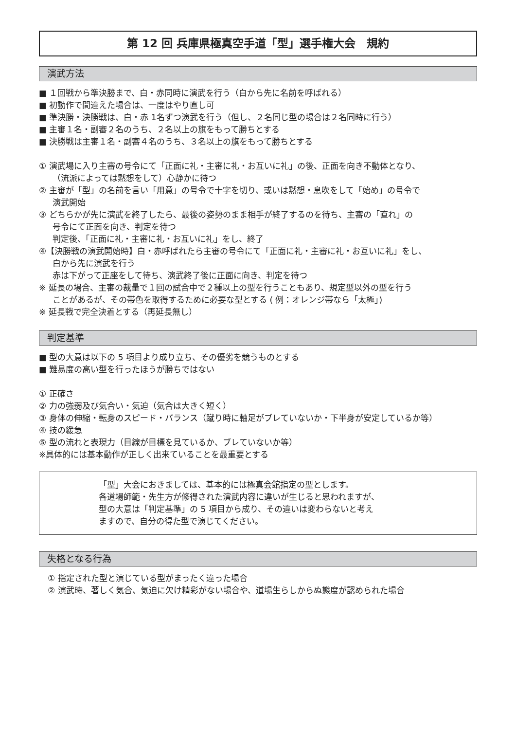第 12 回 兵庫県極真空手道「型」選手権大会　規約
演武方法
■ １回戦から準決勝まで、白・赤同時に演武を行う（白から先に名前を呼ばれる）
■ 初動作で間違えた場合は、一度はやり直し可
■ 準決勝・決勝戦は、白・赤 1名ずつ演武を行う（但し、２名同じ型の場合は２名同時に行う）
■ 主審１名・副審２名のうち、２名以上の旗をもって勝ちとする
■ 決勝戦は主審１名・副審４名のうち、３名以上の旗をもって勝ちとする
① 演武場に入り主審の号令にて「正面に礼・主審に礼・お互いに礼」の後、正面を向き不動体となり、
（流派によっては黙想をして）心静かに待つ
② 主審が「型」の名前を言い「用意」の号令で十字を切り、或いは黙想・息吹をして「始め」の号令で
演武開始
③ どちらかが先に演武を終了したら、最後の姿勢のまま相手が終了するのを待ち、主審の「直れ」の
号令にて正面を向き、判定を待つ
判定後、「正面に礼・主審に礼・お互いに礼」をし、終了
④【決勝戦の演武開始時】白・赤呼ばれたら主審の号令にて「正面に礼・主審に礼・お互いに礼」をし、
白から先に演武を行う
赤は下がって正座をして待ち、演武終了後に正面に向き、判定を待つ
※ 延長の場合、主審の裁量で１回の試合中で２種以上の型を行うこともあり、規定型以外の型を行う
ことがあるが、その帯色を取得するために必要な型とする ( 例：オレンジ帯なら「太極」)
※ 延長戦で完全決着とする（再延長無し）
判定基準
■ 型の大意は以下の 5 項目より成り立ち、その優劣を競うものとする
■ 難易度の高い型を行ったほうが勝ちではない
① 正確さ
② 力の強弱及び気合い・気迫（気合は大きく短く）
③ 身体の伸縮・転身のスピード・バランス（蹴り時に軸足がブレていないか・下半身が安定しているか等）
④ 技の緩急
⑤ 型の流れと表現力（目線が目標を見ているか、ブレていないか等）
※具体的には基本動作が正しく出来ていることを最重要とする
「型」大会におきましては、基本的には極真会館指定の型とします。
各道場師範・先生方が修得された演武内容に違いが生じると思われますが、
型の大意は「判定基準」の 5 項目から成り、その違いは変わらないと考え
ますので、自分の得た型で演じてください。
失格となる行為
① 指定された型と演じている型がまったく違った場合
② 演武時、著しく気合、気迫に欠け精彩がない場合や、道場生らしからぬ態度が認められた場合